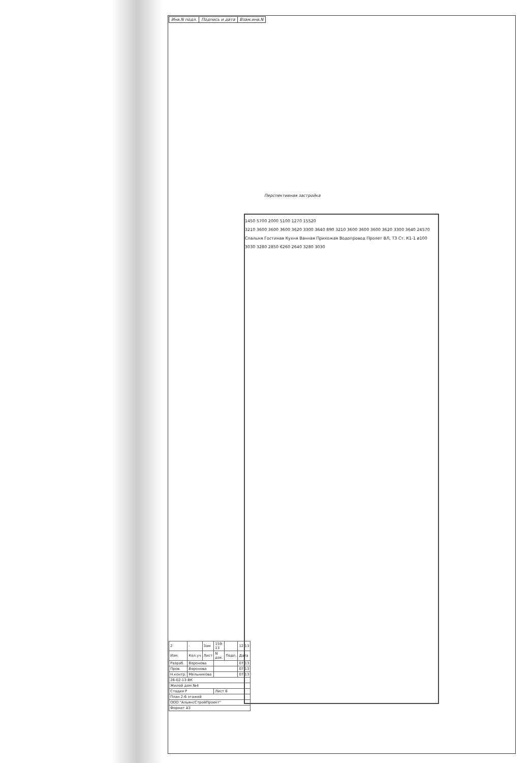| Инв.N подл. | Подпись и дата | Взам.инв.N |
Перспективная застройка
1450 5700 2000 5100 1270 15520
3210 3600 3600 3600 3620 3300 3640 890 3210 3600 3600 3600 3620 3300 3640 24570
Спальня Гостиная Кухня Ванная Прихожая Водопровод Пролет ВЛ, ТЗ Ст. К1-1 ø100
3030 3280 2850 6260 2640 3280 3030
| 2 | - | Зам | 159-13 | | 12.13 |
| Изм. | Кол.уч | Лист | N док. | Подп. | Дата |
| Разраб. | Воронова | | | | 07.13 |
| Пров. | Воронова | | | | 07.13 |
| Н.контр. | Мельникова | | | | 07.13 |
| 26-02-13-ВК | | | | | |
| Жилой дом №4 | | | | | |
| Стадия Р | | | Лист 6 | | |
| План 2-6 этажей | | | | | |
| ООО "АльянсСтройПроект" | | | | | |
| Формат А3 | | | | | |